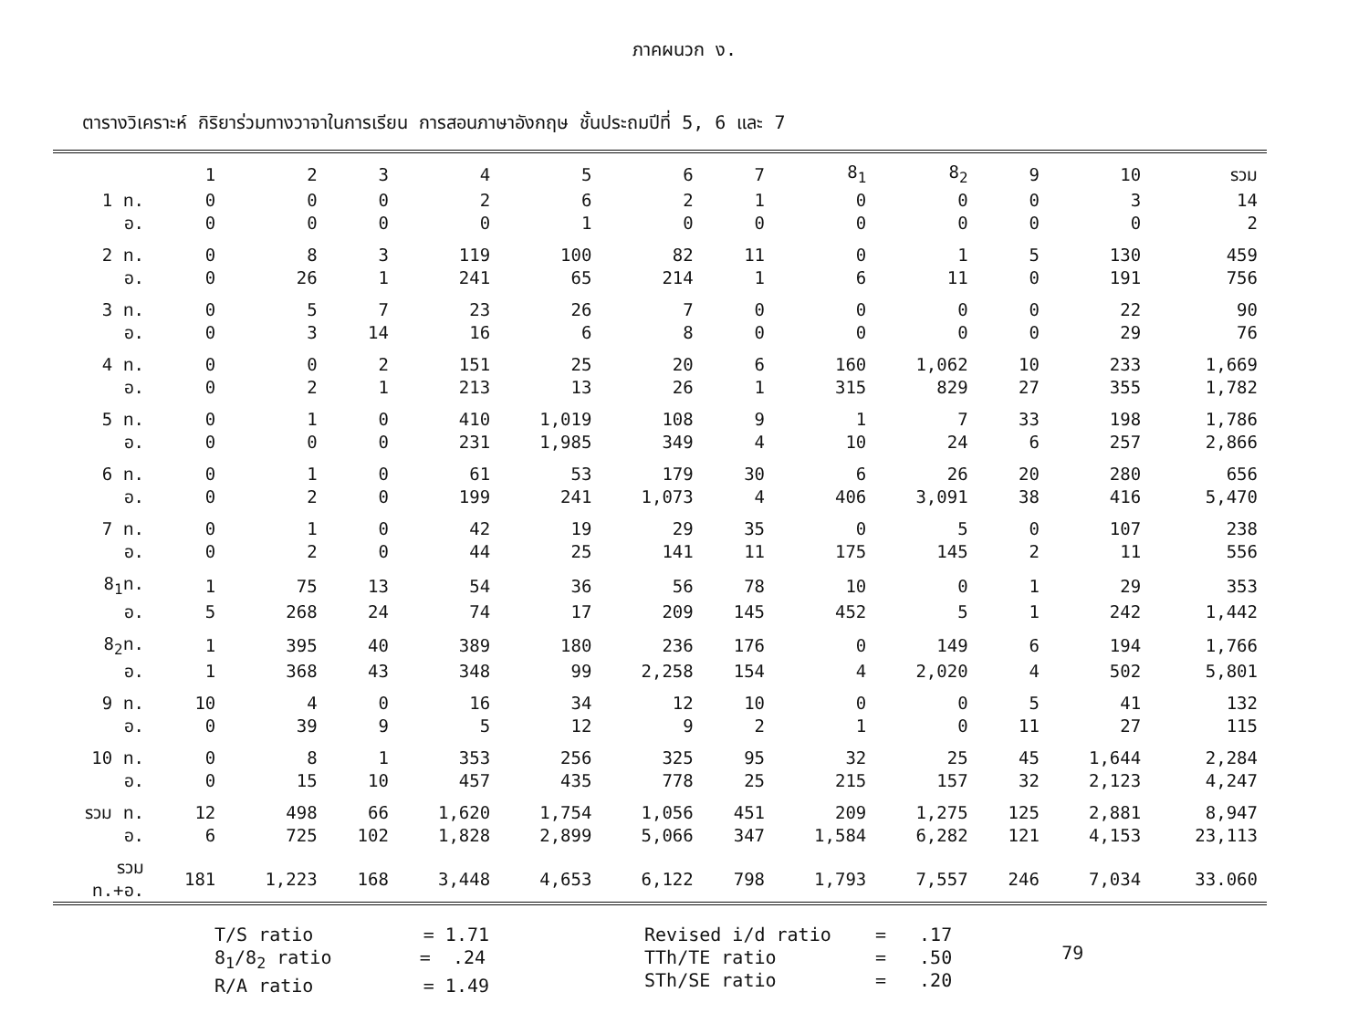ภาคผนวก ง.
ตารางวิเคราะห์ กิริยาร่วมทางวาจาในการเรียน การสอนภาษาอังกฤษ ชั้นประถมปีที่ 5, 6 และ 7
| | 1 | 2 | 3 | 4 | 5 | 6 | 7 | 8<sub>1</sub> | 8<sub>2</sub> | 9 | 10 | รวม |
| --- | --- | --- | --- | --- | --- | --- | --- | --- | --- | --- | --- | --- |
| 1 ท. | 0 | 0 | 0 | 2 | 6 | 2 | 1 | 0 | 0 | 0 | 3 | 14 |
| อ. | 0 | 0 | 0 | 0 | 1 | 0 | 0 | 0 | 0 | 0 | 0 | 2 |
| 2 ท. | 0 | 8 | 3 | 119 | 100 | 82 | 11 | 0 | 1 | 5 | 130 | 459 |
| อ. | 0 | 26 | 1 | 241 | 65 | 214 | 1 | 6 | 11 | 0 | 191 | 756 |
| 3 ท. | 0 | 5 | 7 | 23 | 26 | 7 | 0 | 0 | 0 | 0 | 22 | 90 |
| อ. | 0 | 3 | 14 | 16 | 6 | 8 | 0 | 0 | 0 | 0 | 29 | 76 |
| 4 ท. | 0 | 0 | 2 | 151 | 25 | 20 | 6 | 160 | 1,062 | 10 | 233 | 1,669 |
| อ. | 0 | 2 | 1 | 213 | 13 | 26 | 1 | 315 | 829 | 27 | 355 | 1,782 |
| 5 ท. | 0 | 1 | 0 | 410 | 1,019 | 108 | 9 | 1 | 7 | 33 | 198 | 1,786 |
| อ. | 0 | 0 | 0 | 231 | 1,985 | 349 | 4 | 10 | 24 | 6 | 257 | 2,866 |
| 6 ท. | 0 | 1 | 0 | 61 | 53 | 179 | 30 | 6 | 26 | 20 | 280 | 656 |
| อ. | 0 | 2 | 0 | 199 | 241 | 1,073 | 4 | 406 | 3,091 | 38 | 416 | 5,470 |
| 7 ท. | 0 | 1 | 0 | 42 | 19 | 29 | 35 | 0 | 5 | 0 | 107 | 238 |
| อ. | 0 | 2 | 0 | 44 | 25 | 141 | 11 | 175 | 145 | 2 | 11 | 556 |
| 8<sub>1</sub>ท. | 1 | 75 | 13 | 54 | 36 | 56 | 78 | 10 | 0 | 1 | 29 | 353 |
| อ. | 5 | 268 | 24 | 74 | 17 | 209 | 145 | 452 | 5 | 1 | 242 | 1,442 |
| 8<sub>2</sub>ท. | 1 | 395 | 40 | 389 | 180 | 236 | 176 | 0 | 149 | 6 | 194 | 1,766 |
| อ. | 1 | 368 | 43 | 348 | 99 | 2,258 | 154 | 4 | 2,020 | 4 | 502 | 5,801 |
| 9 ท. | 10 | 4 | 0 | 16 | 34 | 12 | 10 | 0 | 0 | 5 | 41 | 132 |
| อ. | 0 | 39 | 9 | 5 | 12 | 9 | 2 | 1 | 0 | 11 | 27 | 115 |
| 10 ท. | 0 | 8 | 1 | 353 | 256 | 325 | 95 | 32 | 25 | 45 | 1,644 | 2,284 |
| อ. | 0 | 15 | 10 | 457 | 435 | 778 | 25 | 215 | 157 | 32 | 2,123 | 4,247 |
| รวม ท. | 12 | 498 | 66 | 1,620 | 1,754 | 1,056 | 451 | 209 | 1,275 | 125 | 2,881 | 8,947 |
| อ. | 6 | 725 | 102 | 1,828 | 2,899 | 5,066 | 347 | 1,584 | 6,282 | 121 | 4,153 | 23,113 |
| รวม ท.+อ. | 181 | 1,223 | 168 | 3,448 | 4,653 | 6,122 | 798 | 1,793 | 7,557 | 246 | 7,034 | 33.060 |
T/S ratio = 1.71 8<sub>1</sub>/8<sub>2</sub> ratio = .24 R/A ratio = 1.49
Revised i/d ratio = .17 TTh/TE ratio = .50 STh/SE ratio = .20
79